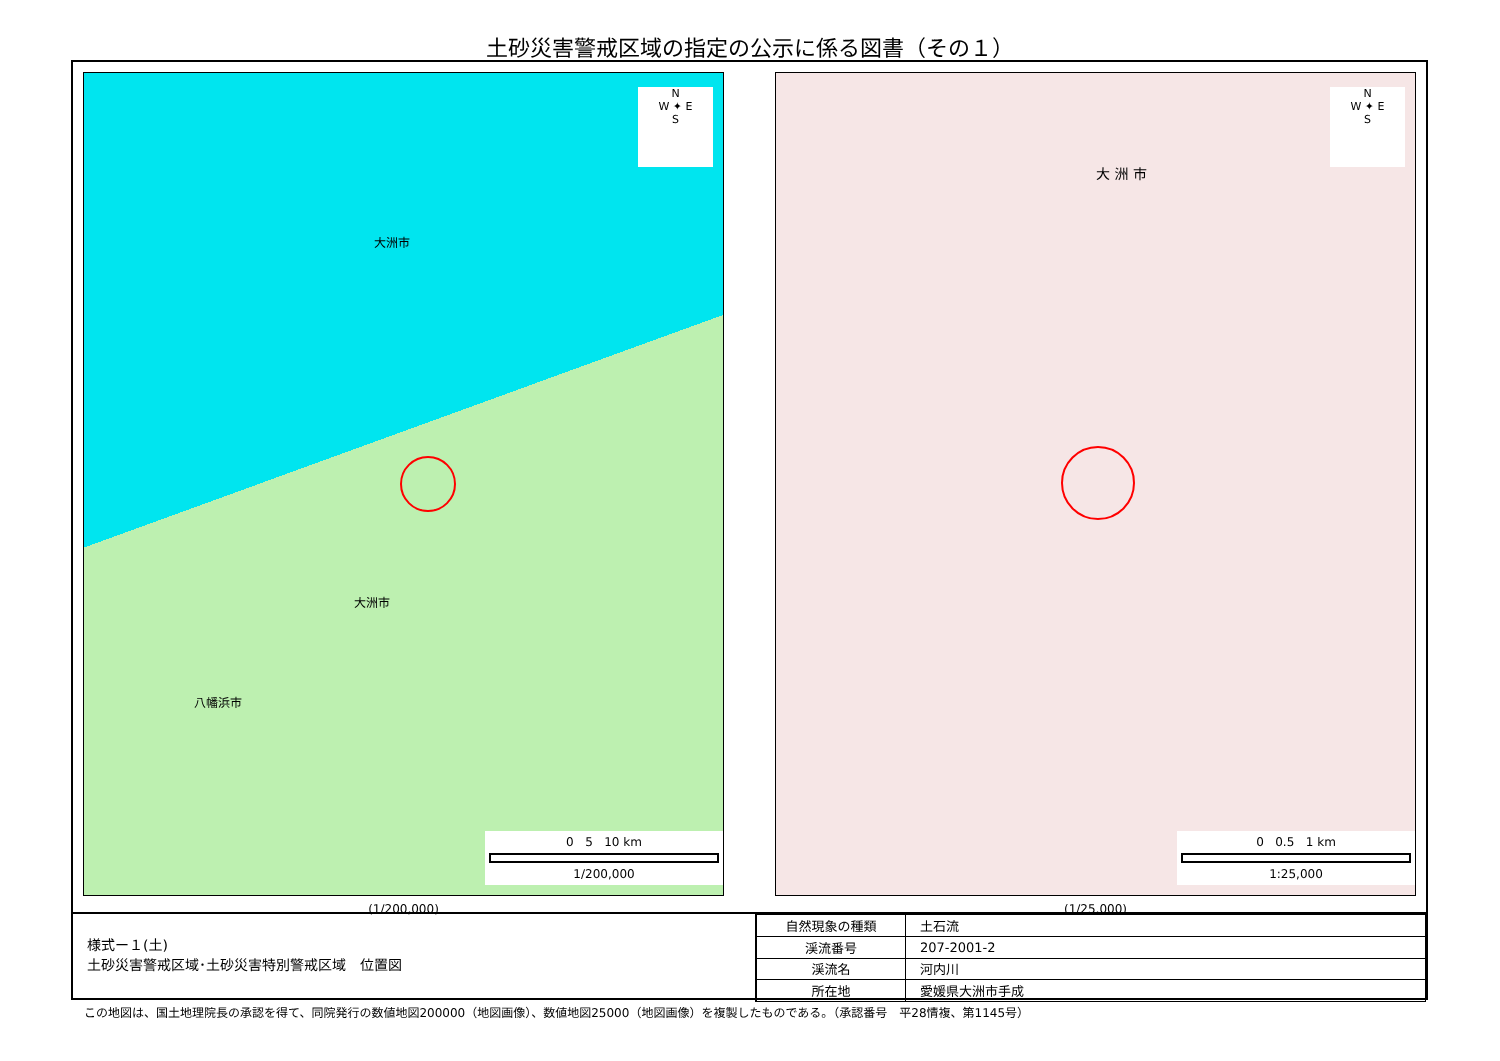土砂災害警戒区域の指定の公示に係る図書（その１）
N
W ✦ E
S
大洲市
大洲市
八幡浜市
0 5 10 km
1/200,000
(1/200,000)
N
W ✦ E
S
大 洲 市
0 0.5 1 km
1:25,000
(1/25,000)
様式ー１(土)
土砂災害警戒区域･土砂災害特別警戒区域　位置図
| 自然現象の種類 | 土石流 |
| 渓流番号 | 207-2001-2 |
| 渓流名 | 河内川 |
| 所在地 | 愛媛県大洲市手成 |
この地図は、国土地理院長の承認を得て、同院発行の数値地図200000（地図画像）、数値地図25000（地図画像）を複製したものである。（承認番号　平28情複、第1145号）